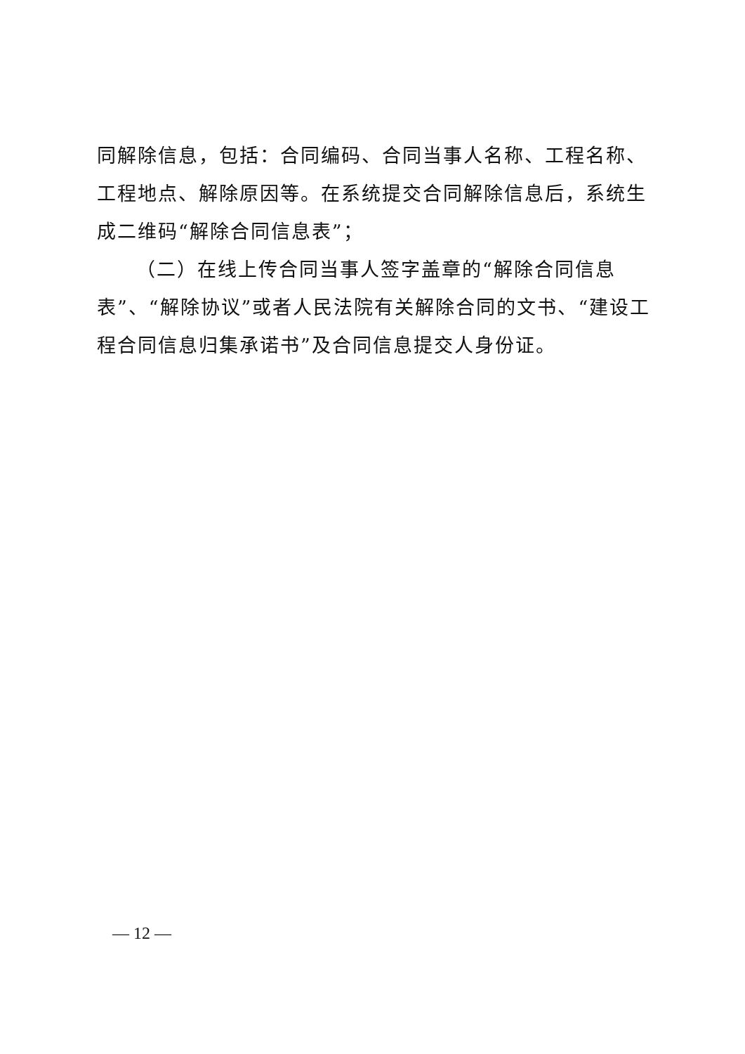同解除信息，包括：合同编码、合同当事人名称、工程名称、工程地点、解除原因等。在系统提交合同解除信息后，系统生成二维码“解除合同信息表”；
（二）在线上传合同当事人签字盖章的“解除合同信息表”、“解除协议”或者人民法院有关解除合同的文书、“建设工程合同信息归集承诺书”及合同信息提交人身份证。
— 12 —